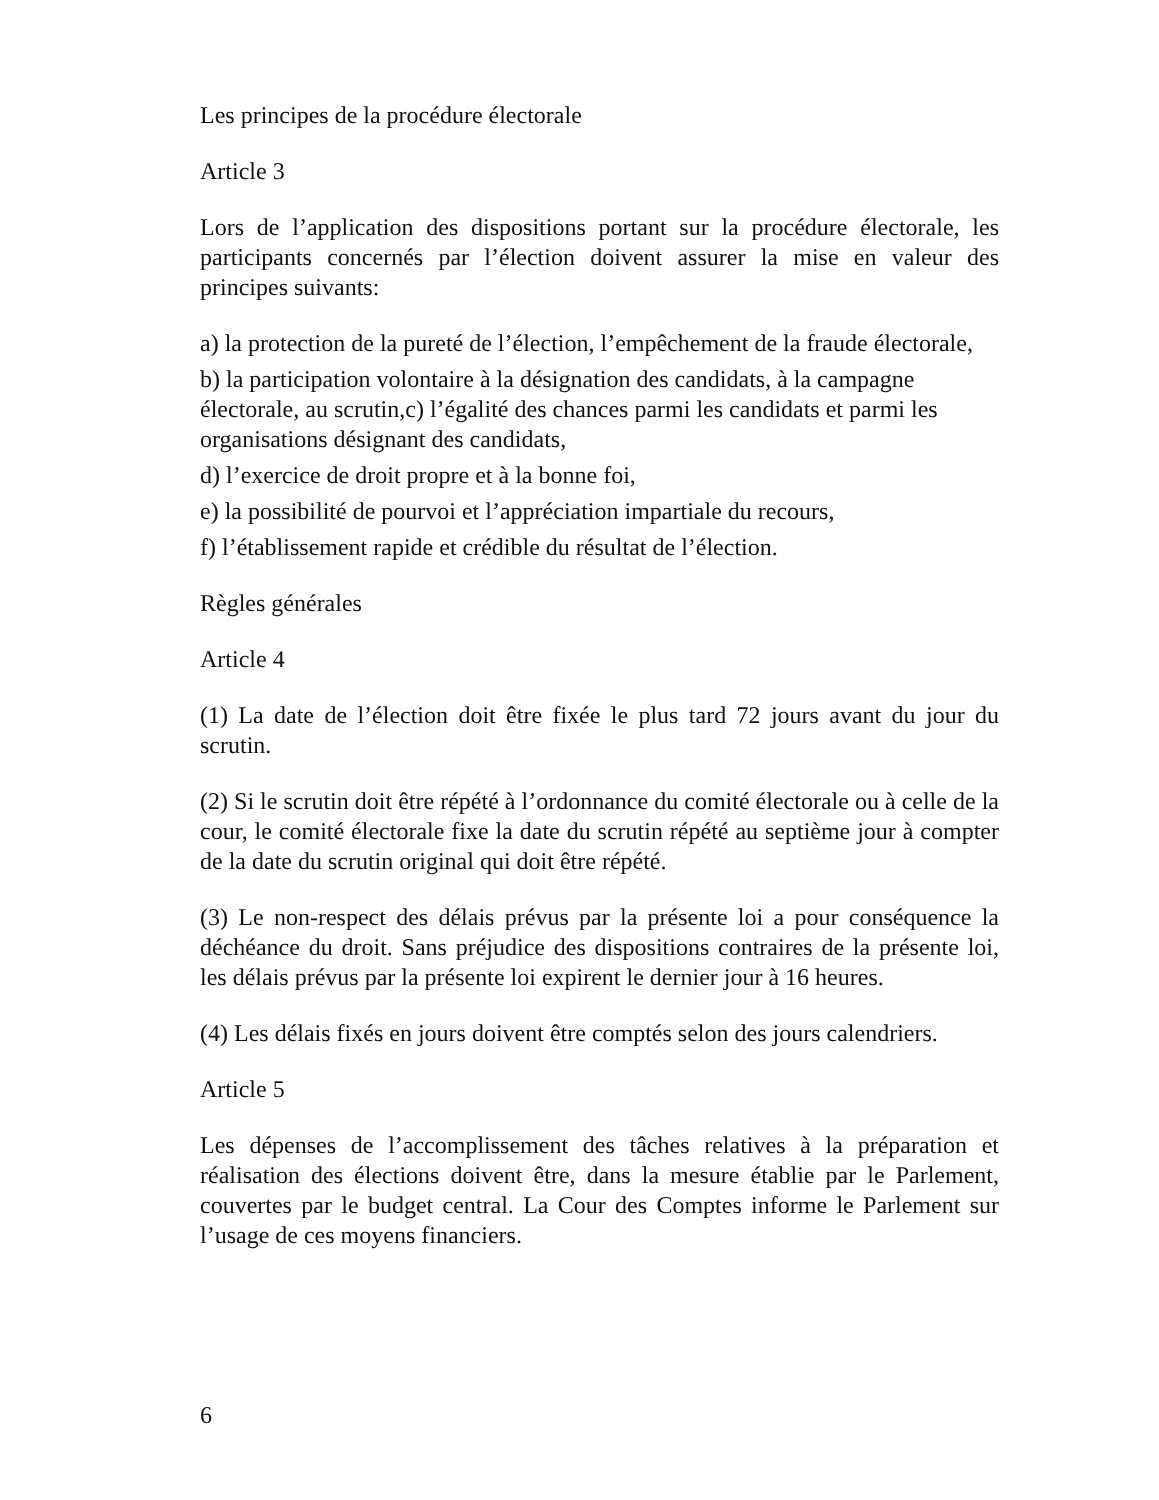Les principes de la procédure électorale
Article 3
Lors de l’application des dispositions portant sur la procédure électorale, les participants concernés par l’élection doivent assurer la mise en valeur des principes suivants:
a) la protection de la pureté de l’élection, l’empêchement de la fraude électorale,
b) la participation volontaire à la désignation des candidats, à la campagne électorale, au scrutin,c) l’égalité des chances parmi les candidats et parmi les organisations désignant des candidats,
d) l’exercice de droit propre et à la bonne foi,
e) la possibilité de pourvoi et l’appréciation impartiale du recours,
f) l’établissement rapide et crédible du résultat de l’élection.
Règles générales
Article 4
(1) La date de l’élection doit être fixée le plus tard 72 jours avant du jour du scrutin.
(2) Si le scrutin doit être répété à l’ordonnance du comité électorale ou à celle de la cour, le comité électorale fixe la date du scrutin répété au septième jour à compter de la date du scrutin original qui doit être répété.
(3) Le non-respect des délais prévus par la présente loi a pour conséquence la déchéance du droit. Sans préjudice des dispositions contraires de la présente loi, les délais prévus par la présente loi expirent le dernier jour à 16 heures.
(4) Les délais fixés en jours doivent être comptés selon des jours calendriers.
Article 5
Les dépenses de l’accomplissement des tâches relatives à la préparation et réalisation des élections doivent être, dans la mesure établie par le Parlement, couvertes par le budget central. La Cour des Comptes informe le Parlement sur l’usage de ces moyens financiers.
6